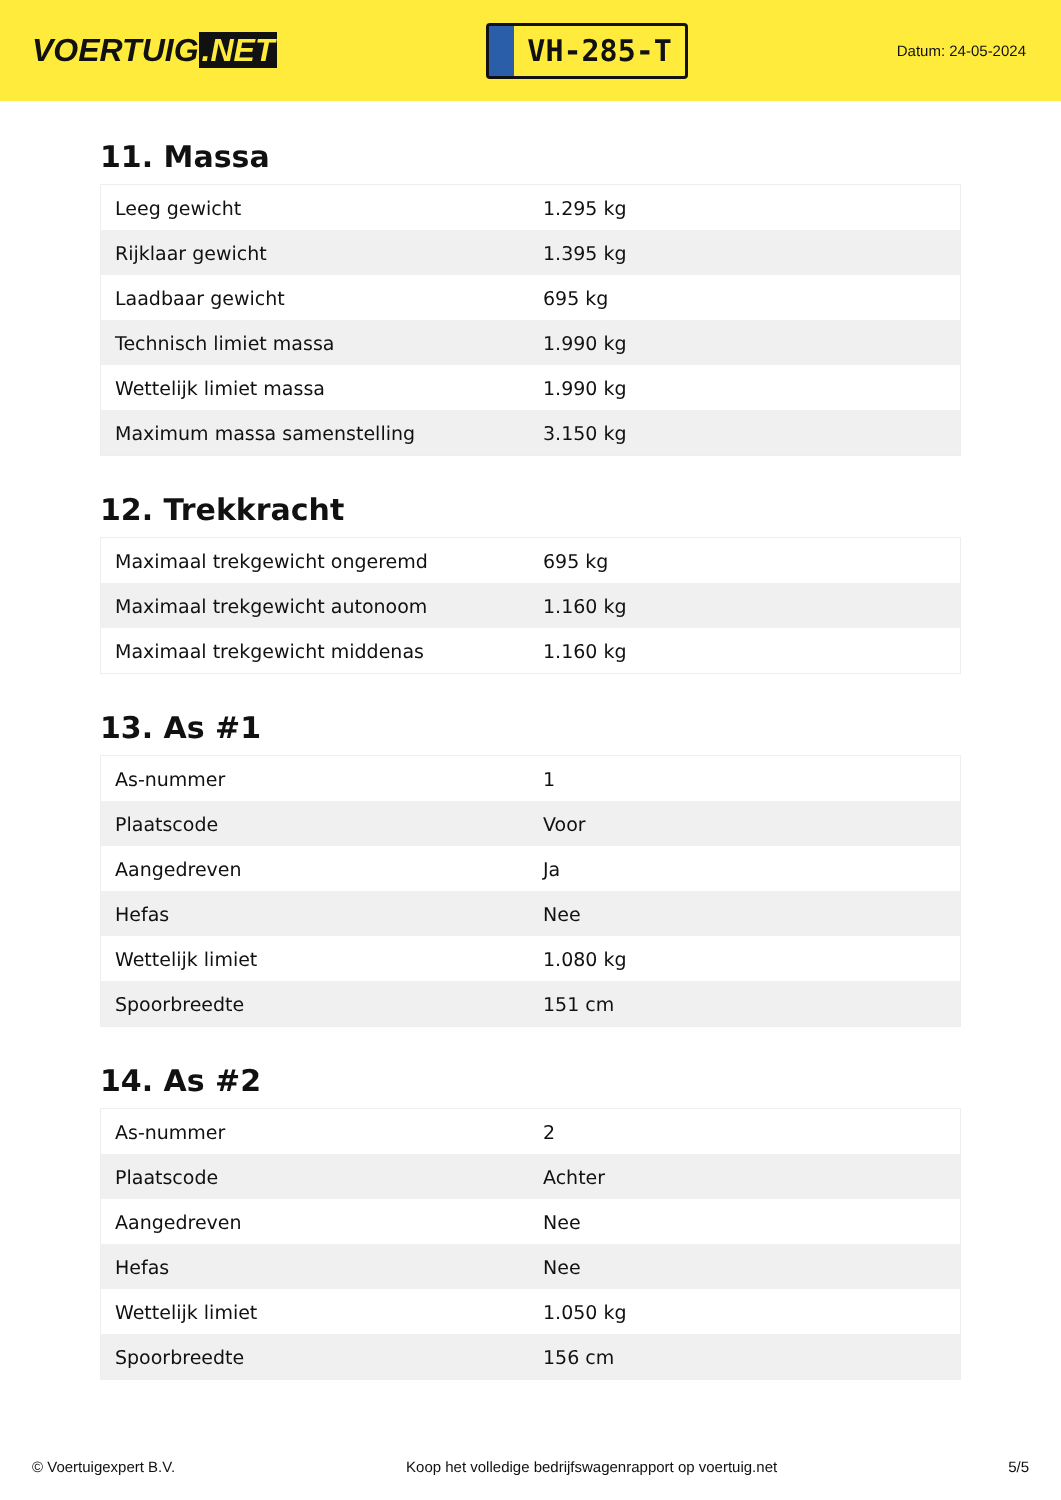VOERTUIG.NET
VH-285-T
Datum: 24-05-2024
11. Massa
| Leeg gewicht | 1.295 kg |
| Rijklaar gewicht | 1.395 kg |
| Laadbaar gewicht | 695 kg |
| Technisch limiet massa | 1.990 kg |
| Wettelijk limiet massa | 1.990 kg |
| Maximum massa samenstelling | 3.150 kg |
12. Trekkracht
| Maximaal trekgewicht ongeremd | 695 kg |
| Maximaal trekgewicht autonoom | 1.160 kg |
| Maximaal trekgewicht middenas | 1.160 kg |
13. As #1
| As-nummer | 1 |
| Plaatscode | Voor |
| Aangedreven | Ja |
| Hefas | Nee |
| Wettelijk limiet | 1.080 kg |
| Spoorbreedte | 151 cm |
14. As #2
| As-nummer | 2 |
| Plaatscode | Achter |
| Aangedreven | Nee |
| Hefas | Nee |
| Wettelijk limiet | 1.050 kg |
| Spoorbreedte | 156 cm |
© Voertuigexpert B.V. Koop het volledige bedrijfswagenrapport op voertuig.net 5/5